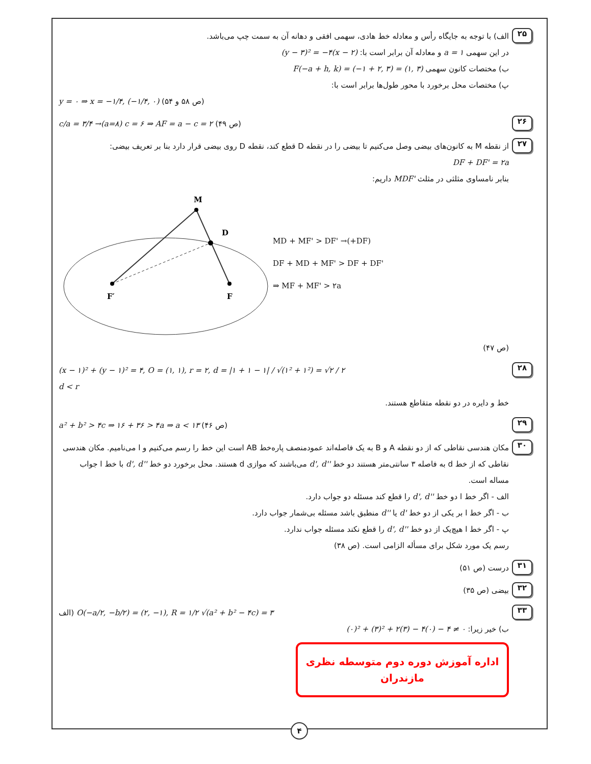۲۵
الف) با توجه به جایگاه رأس و معادله خط هادی، سهمی افقی و دهانه آن به سمت چپ می‌باشد.
در این سهمی a = ۱ و معادله آن برابر است با: (y − ۳)² = −۴(x − ۲)
ب) مختصات کانون سهمی F(−a + h, k) = (−۱ + ۲, ۳) = (۱, ۳)
پ) مختصات محل برخورد با محور طول‌ها برابر است با:
y = ۰ ⇒ x = −۱/۴, (−۱/۴, ۰) (ص ۵۸ و ۵۴)
۲۶
c/a = ۳/۴ →(a=۸) c = ۶ ⇒ AF = a − c = ۲ (ص ۴۹)
۲۷
از نقطه M به کانون‌های بیضی وصل می‌کنیم تا بیضی را در نقطه D قطع کند، نقطه D روی بیضی قرار دارد بنا بر تعریف بیضی:
DF + DF' = ۲a
بنابر نامساوی مثلثی در مثلث MDF' داریم:
M
D
F′
F
MD + MF' > DF' →(+DF)
DF + MD + MF' > DF + DF'
⇒ MF + MF' > ۲a
(ص ۴۷)
۲۸
(x − ۱)² + (y − ۱)² = ۴, O = (۱, ۱), r = ۲, d = |۱ + ۱ − ۱| / √(۱² + ۱²) = √۲ / ۲
d < r
خط و دایره در دو نقطه متقاطع هستند.
۲۹
a² + b² > ۴c ⇒ ۱۶ + ۳۶ > ۴a ⇒ a < ۱۳ (ص ۴۶)
۳۰
مکان هندسی نقاطی که از دو نقطه A و B به یک فاصله‌اند عمودمنصف پاره‌خط AB است این خط را رسم می‌کنیم و l می‌نامیم. مکان هندسی نقاطی که از خط d به فاصله ۳ سانتی‌متر هستند دو خط d', d'' می‌باشند که موازی d هستند. محل برخورد دو خط d', d'' با خط l جواب مساله است.
الف - اگر خط l دو خط d', d'' را قطع کند مسئله دو جواب دارد.
ب - اگر خط l بر یکی از دو خط d' یا d'' منطبق باشد مسئله بی‌شمار جواب دارد.
پ - اگر خط l هیچ‌یک از دو خط d', d'' را قطع نکند مسئله جواب ندارد.
رسم یک مورد شکل برای مسأله الزامی است. (ص ۳۸)
۳۱
درست (ص ۵۱)
۳۲
بیضی (ص ۳۵)
۳۳
الف) O(−a/۲, −b/۲) = (۲, −۱), R = ۱/۲ √(a² + b² − ۴c) = ۳
ب) خیر زیرا: (۰)² + (۳)² + ۲(۳) − ۴(۰) − ۴ ≠ ۰
اداره آموزش دوره دوم متوسطه نظری مازندران
۴